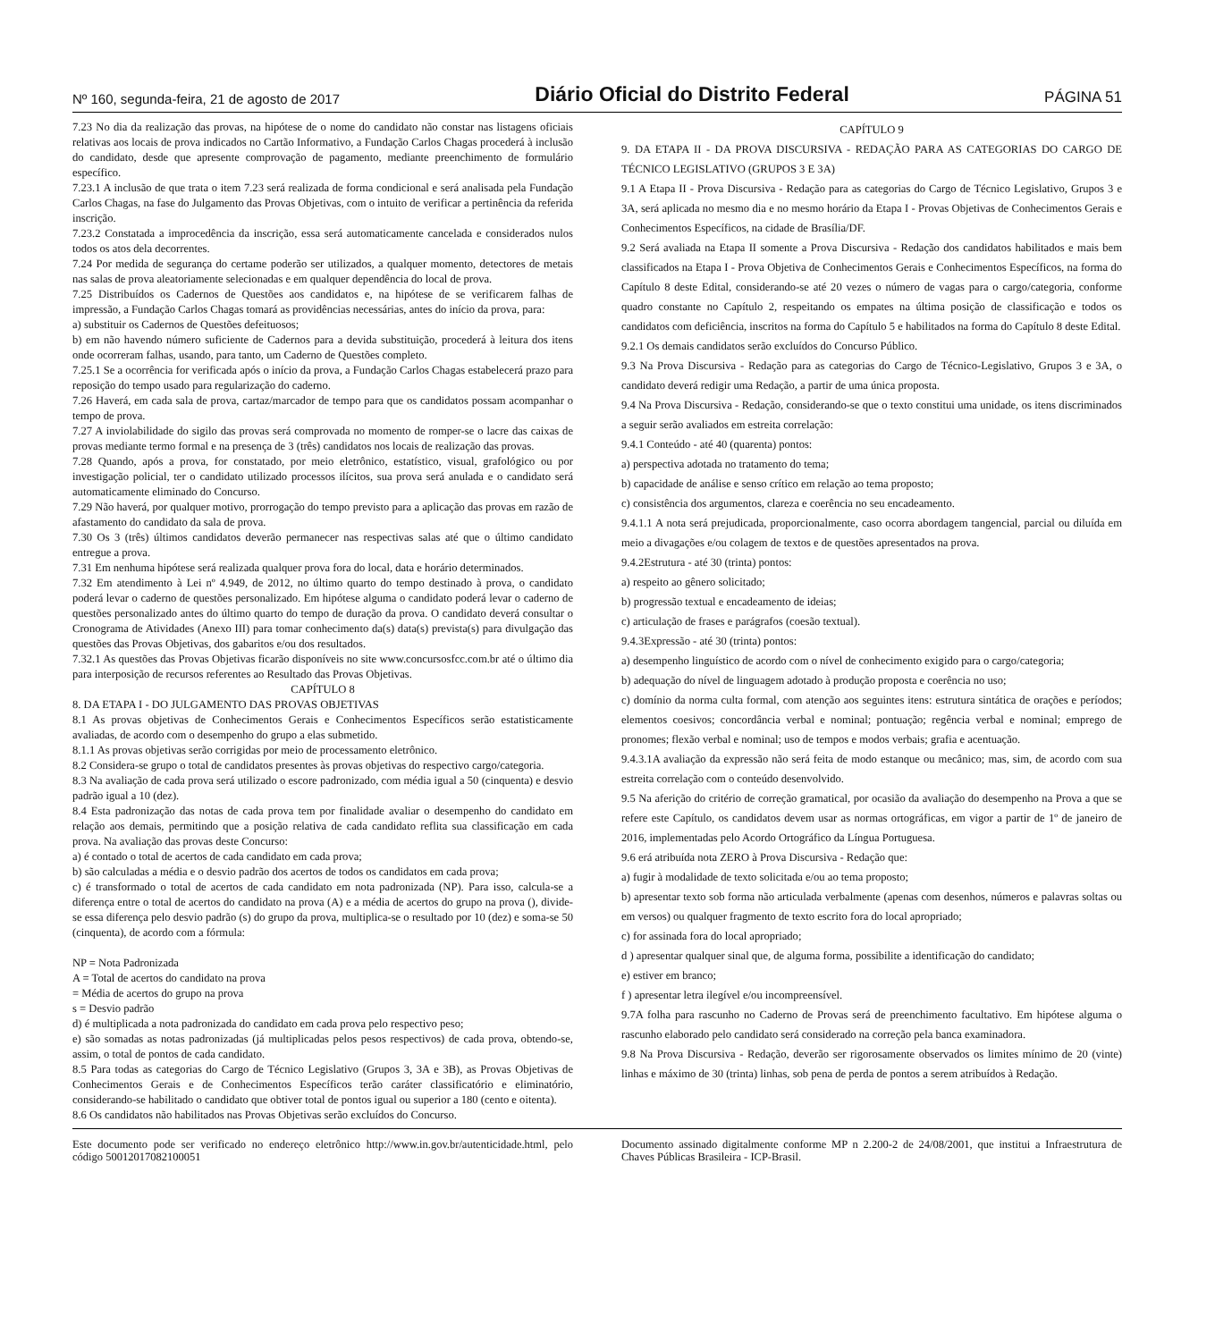Nº 160, segunda-feira, 21 de agosto de 2017 Diário Oficial do Distrito Federal PÁGINA 51
7.23 No dia da realização das provas, na hipótese de o nome do candidato não constar nas listagens oficiais relativas aos locais de prova indicados no Cartão Informativo, a Fundação Carlos Chagas procederá à inclusão do candidato, desde que apresente comprovação de pagamento, mediante preenchimento de formulário específico.
7.23.1 A inclusão de que trata o item 7.23 será realizada de forma condicional e será analisada pela Fundação Carlos Chagas, na fase do Julgamento das Provas Objetivas, com o intuito de verificar a pertinência da referida inscrição.
7.23.2 Constatada a improcedência da inscrição, essa será automaticamente cancelada e considerados nulos todos os atos dela decorrentes.
7.24 Por medida de segurança do certame poderão ser utilizados, a qualquer momento, detectores de metais nas salas de prova aleatoriamente selecionadas e em qualquer dependência do local de prova.
7.25 Distribuídos os Cadernos de Questões aos candidatos e, na hipótese de se verificarem falhas de impressão, a Fundação Carlos Chagas tomará as providências necessárias, antes do início da prova, para:
a) substituir os Cadernos de Questões defeituosos;
b) em não havendo número suficiente de Cadernos para a devida substituição, procederá à leitura dos itens onde ocorreram falhas, usando, para tanto, um Caderno de Questões completo.
7.25.1 Se a ocorrência for verificada após o início da prova, a Fundação Carlos Chagas estabelecerá prazo para reposição do tempo usado para regularização do caderno.
7.26 Haverá, em cada sala de prova, cartaz/marcador de tempo para que os candidatos possam acompanhar o tempo de prova.
7.27 A inviolabilidade do sigilo das provas será comprovada no momento de romper-se o lacre das caixas de provas mediante termo formal e na presença de 3 (três) candidatos nos locais de realização das provas.
7.28 Quando, após a prova, for constatado, por meio eletrônico, estatístico, visual, grafológico ou por investigação policial, ter o candidato utilizado processos ilícitos, sua prova será anulada e o candidato será automaticamente eliminado do Concurso.
7.29 Não haverá, por qualquer motivo, prorrogação do tempo previsto para a aplicação das provas em razão de afastamento do candidato da sala de prova.
7.30 Os 3 (três) últimos candidatos deverão permanecer nas respectivas salas até que o último candidato entregue a prova.
7.31 Em nenhuma hipótese será realizada qualquer prova fora do local, data e horário determinados.
7.32 Em atendimento à Lei nº 4.949, de 2012, no último quarto do tempo destinado à prova, o candidato poderá levar o caderno de questões personalizado. Em hipótese alguma o candidato poderá levar o caderno de questões personalizado antes do último quarto do tempo de duração da prova. O candidato deverá consultar o Cronograma de Atividades (Anexo III) para tomar conhecimento da(s) data(s) prevista(s) para divulgação das questões das Provas Objetivas, dos gabaritos e/ou dos resultados.
7.32.1 As questões das Provas Objetivas ficarão disponíveis no site www.concursosfcc.com.br até o último dia para interposição de recursos referentes ao Resultado das Provas Objetivas.
CAPÍTULO 8
8. DA ETAPA I - DO JULGAMENTO DAS PROVAS OBJETIVAS
8.1 As provas objetivas de Conhecimentos Gerais e Conhecimentos Específicos serão estatisticamente avaliadas, de acordo com o desempenho do grupo a elas submetido.
8.1.1 As provas objetivas serão corrigidas por meio de processamento eletrônico.
8.2 Considera-se grupo o total de candidatos presentes às provas objetivas do respectivo cargo/categoria.
8.3 Na avaliação de cada prova será utilizado o escore padronizado, com média igual a 50 (cinquenta) e desvio padrão igual a 10 (dez).
8.4 Esta padronização das notas de cada prova tem por finalidade avaliar o desempenho do candidato em relação aos demais, permitindo que a posição relativa de cada candidato reflita sua classificação em cada prova. Na avaliação das provas deste Concurso:
a) é contado o total de acertos de cada candidato em cada prova;
b) são calculadas a média e o desvio padrão dos acertos de todos os candidatos em cada prova;
c) é transformado o total de acertos de cada candidato em nota padronizada (NP). Para isso, calcula-se a diferença entre o total de acertos do candidato na prova (A) e a média de acertos do grupo na prova (), divide-se essa diferença pelo desvio padrão (s) do grupo da prova, multiplica-se o resultado por 10 (dez) e soma-se 50 (cinquenta), de acordo com a fórmula:
NP = Nota Padronizada
A = Total de acertos do candidato na prova
= Média de acertos do grupo na prova
s = Desvio padrão
d) é multiplicada a nota padronizada do candidato em cada prova pelo respectivo peso;
e) são somadas as notas padronizadas (já multiplicadas pelos pesos respectivos) de cada prova, obtendo-se, assim, o total de pontos de cada candidato.
8.5 Para todas as categorias do Cargo de Técnico Legislativo (Grupos 3, 3A e 3B), as Provas Objetivas de Conhecimentos Gerais e de Conhecimentos Específicos terão caráter classificatório e eliminatório, considerando-se habilitado o candidato que obtiver total de pontos igual ou superior a 180 (cento e oitenta).
8.6 Os candidatos não habilitados nas Provas Objetivas serão excluídos do Concurso.
CAPÍTULO 9
9. DA ETAPA II - DA PROVA DISCURSIVA - REDAÇÃO PARA AS CATEGORIAS DO CARGO DE TÉCNICO LEGISLATIVO (GRUPOS 3 E 3A)
9.1 A Etapa II - Prova Discursiva - Redação para as categorias do Cargo de Técnico Legislativo, Grupos 3 e 3A, será aplicada no mesmo dia e no mesmo horário da Etapa I - Provas Objetivas de Conhecimentos Gerais e Conhecimentos Específicos, na cidade de Brasília/DF.
9.2 Será avaliada na Etapa II somente a Prova Discursiva - Redação dos candidatos habilitados e mais bem classificados na Etapa I - Prova Objetiva de Conhecimentos Gerais e Conhecimentos Específicos, na forma do Capítulo 8 deste Edital, considerando-se até 20 vezes o número de vagas para o cargo/categoria, conforme quadro constante no Capítulo 2, respeitando os empates na última posição de classificação e todos os candidatos com deficiência, inscritos na forma do Capítulo 5 e habilitados na forma do Capítulo 8 deste Edital.
9.2.1 Os demais candidatos serão excluídos do Concurso Público.
9.3 Na Prova Discursiva - Redação para as categorias do Cargo de Técnico-Legislativo, Grupos 3 e 3A, o candidato deverá redigir uma Redação, a partir de uma única proposta.
9.4 Na Prova Discursiva - Redação, considerando-se que o texto constitui uma unidade, os itens discriminados a seguir serão avaliados em estreita correlação:
9.4.1 Conteúdo - até 40 (quarenta) pontos:
a) perspectiva adotada no tratamento do tema;
b) capacidade de análise e senso crítico em relação ao tema proposto;
c) consistência dos argumentos, clareza e coerência no seu encadeamento.
9.4.1.1 A nota será prejudicada, proporcionalmente, caso ocorra abordagem tangencial, parcial ou diluída em meio a divagações e/ou colagem de textos e de questões apresentados na prova.
9.4.2Estrutura - até 30 (trinta) pontos:
a) respeito ao gênero solicitado;
b) progressão textual e encadeamento de ideias;
c) articulação de frases e parágrafos (coesão textual).
9.4.3Expressão - até 30 (trinta) pontos:
a) desempenho linguístico de acordo com o nível de conhecimento exigido para o cargo/categoria;
b) adequação do nível de linguagem adotado à produção proposta e coerência no uso;
c) domínio da norma culta formal, com atenção aos seguintes itens: estrutura sintática de orações e períodos; elementos coesivos; concordância verbal e nominal; pontuação; regência verbal e nominal; emprego de pronomes; flexão verbal e nominal; uso de tempos e modos verbais; grafia e acentuação.
9.4.3.1A avaliação da expressão não será feita de modo estanque ou mecânico; mas, sim, de acordo com sua estreita correlação com o conteúdo desenvolvido.
9.5 Na aferição do critério de correção gramatical, por ocasião da avaliação do desempenho na Prova a que se refere este Capítulo, os candidatos devem usar as normas ortográficas, em vigor a partir de 1º de janeiro de 2016, implementadas pelo Acordo Ortográfico da Língua Portuguesa.
9.6 erá atribuída nota ZERO à Prova Discursiva - Redação que:
a) fugir à modalidade de texto solicitada e/ou ao tema proposto;
b) apresentar texto sob forma não articulada verbalmente (apenas com desenhos, números e palavras soltas ou em versos) ou qualquer fragmento de texto escrito fora do local apropriado;
c) for assinada fora do local apropriado;
d ) apresentar qualquer sinal que, de alguma forma, possibilite a identificação do candidato;
e) estiver em branco;
f ) apresentar letra ilegível e/ou incompreensível.
9.7A folha para rascunho no Caderno de Provas será de preenchimento facultativo. Em hipótese alguma o rascunho elaborado pelo candidato será considerado na correção pela banca examinadora.
9.8 Na Prova Discursiva - Redação, deverão ser rigorosamente observados os limites mínimo de 20 (vinte) linhas e máximo de 30 (trinta) linhas, sob pena de perda de pontos a serem atribuídos à Redação.
Este documento pode ser verificado no endereço eletrônico http://www.in.gov.br/autenticidade.html, pelo código 50012017082100051
Documento assinado digitalmente conforme MP n 2.200-2 de 24/08/2001, que institui a Infraestrutura de Chaves Públicas Brasileira - ICP-Brasil.